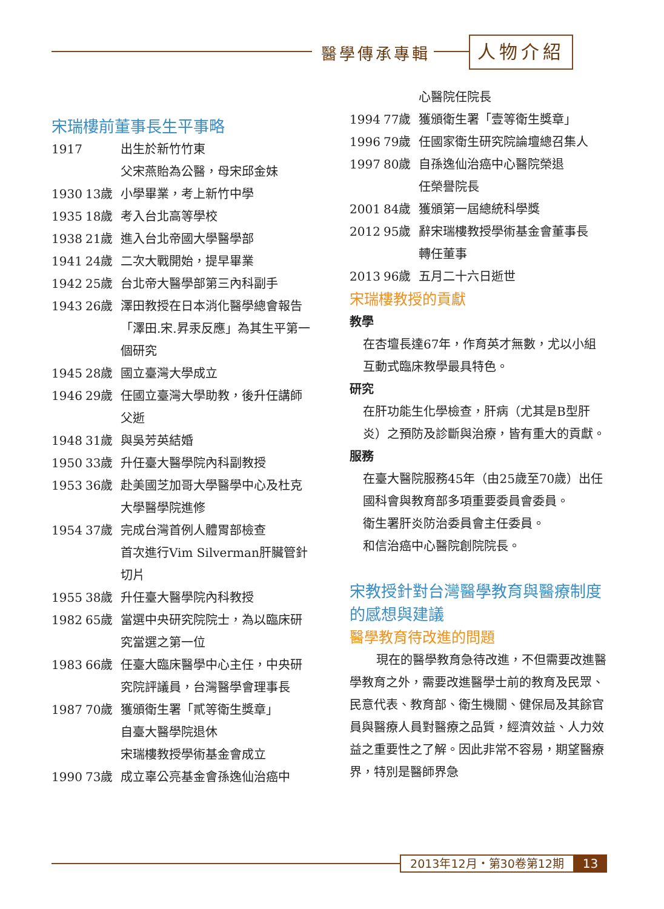醫學傳承專輯 人物介紹
宋瑞樓前董事長生平事略
| 1917 | | 出生於新竹竹東 父宋燕貽為公醫，母宋邱金妹 |
| 1930 | 13歲 | 小學畢業，考上新竹中學 |
| 1935 | 18歲 | 考入台北高等學校 |
| 1938 | 21歲 | 進入台北帝國大學醫學部 |
| 1941 | 24歲 | 二次大戰開始，提早畢業 |
| 1942 | 25歲 | 台北帝大醫學部第三內科副手 |
| 1943 | 26歲 | 澤田教授在日本消化醫學總會報告「澤田.宋.昇汞反應」為其生平第一個研究 |
| 1945 | 28歲 | 國立臺灣大學成立 |
| 1946 | 29歲 | 任國立臺灣大學助教，後升任講師 父逝 |
| 1948 | 31歲 | 與吳芳英結婚 |
| 1950 | 33歲 | 升任臺大醫學院內科副教授 |
| 1953 | 36歲 | 赴美國芝加哥大學醫學中心及杜克大學醫學院進修 |
| 1954 | 37歲 | 完成台灣首例人體胃部檢查 首次進行Vim Silverman肝臟管針切片 |
| 1955 | 38歲 | 升任臺大醫學院內科教授 |
| 1982 | 65歲 | 當選中央研究院院士，為以臨床研究當選之第一位 |
| 1983 | 66歲 | 任臺大臨床醫學中心主任，中央研究院評議員，台灣醫學會理事長 |
| 1987 | 70歲 | 獲頒衛生署「貳等衛生獎章」 自臺大醫學院退休 宋瑞樓教授學術基金會成立 |
| 1990 | 73歲 | 成立辜公亮基金會孫逸仙治癌中 |
| | | 心醫院任院長 |
| 1994 | 77歲 | 獲頒衛生署「壹等衛生獎章」 |
| 1996 | 79歲 | 任國家衛生研究院論壇總召集人 |
| 1997 | 80歲 | 自孫逸仙治癌中心醫院榮退 任榮譽院長 |
| 2001 | 84歲 | 獲頒第一屆總統科學獎 |
| 2012 | 95歲 | 辭宋瑞樓教授學術基金會董事長 轉任董事 |
| 2013 | 96歲 | 五月二十六日逝世 |
宋瑞樓教授的貢獻
教學
在杏壇長達67年，作育英才無數，尤以小組互動式臨床教學最具特色。
研究
在肝功能生化學檢查，肝病（尤其是B型肝炎）之預防及診斷與治療，皆有重大的貢獻。
服務
在臺大醫院服務45年（由25歲至70歲）出任國科會與教育部多項重要委員會委員。
衛生署肝炎防治委員會主任委員。
和信治癌中心醫院創院院長。
宋教授針對台灣醫學教育與醫療制度的感想與建議
醫學教育待改進的問題
現在的醫學教育急待改進，不但需要改進醫學教育之外，需要改進醫學士前的教育及民眾、民意代表、教育部、衛生機關、健保局及其餘官員與醫療人員對醫療之品質，經濟效益、人力效益之重要性之了解。因此非常不容易，期望醫療界，特別是醫師界急
2013年12月・第30卷第12期 13